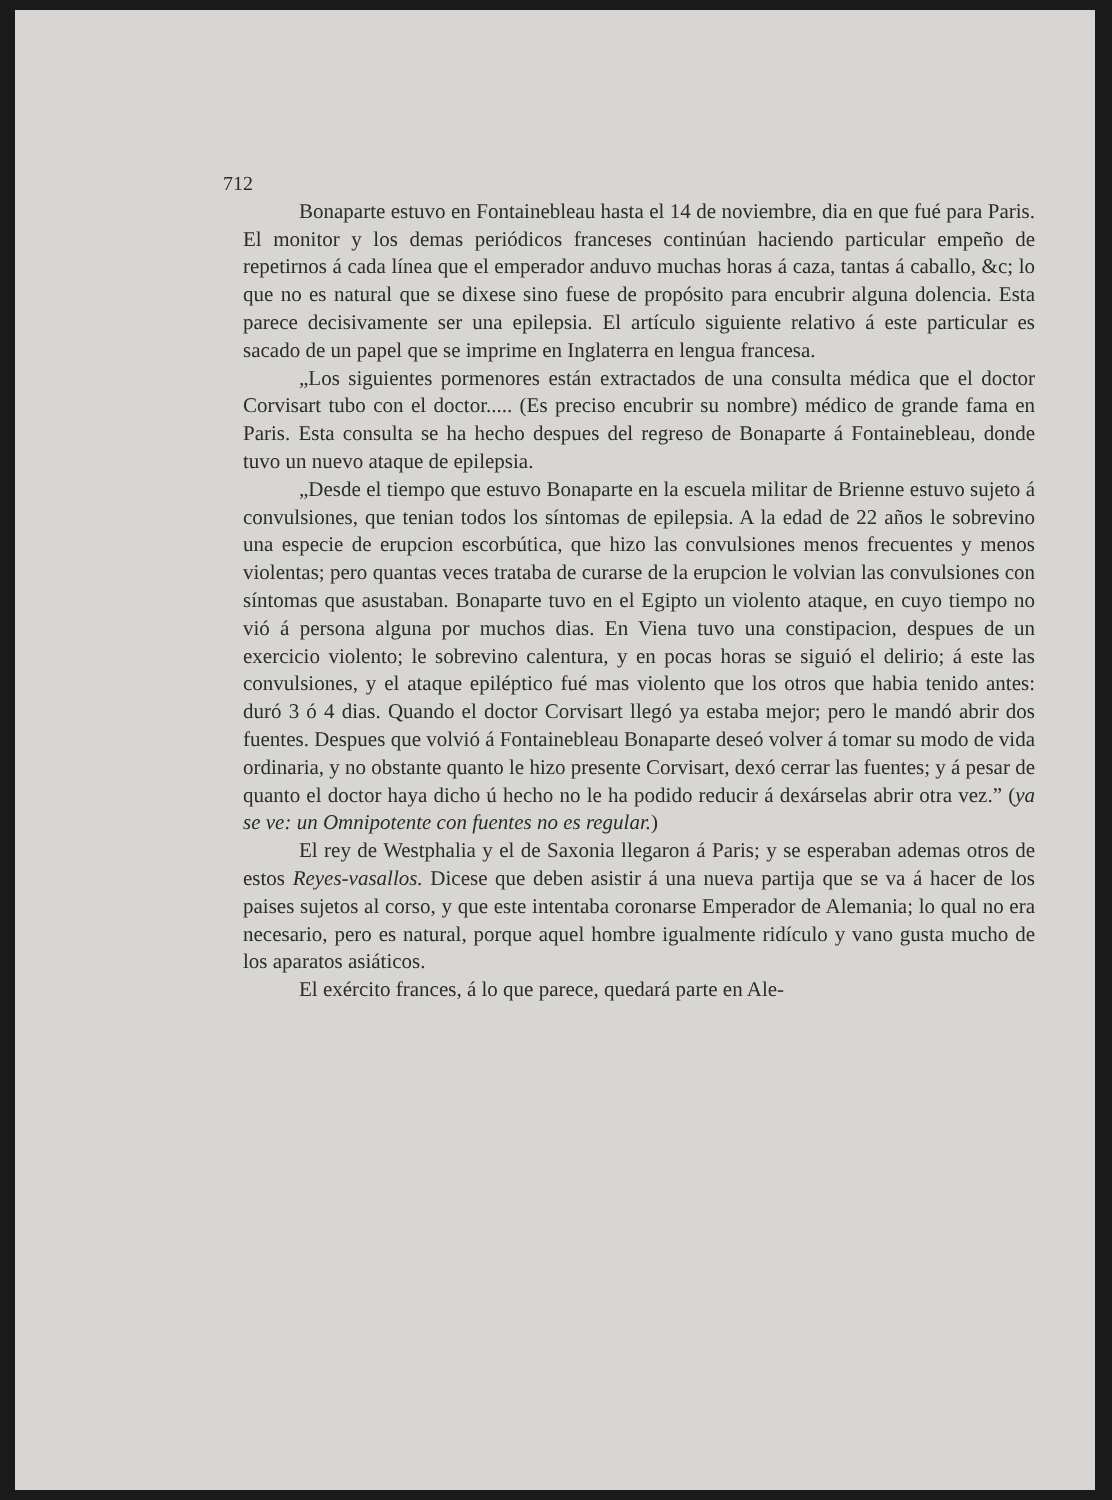712
Bonaparte estuvo en Fontainebleau hasta el 14 de noviembre, dia en que fué para Paris. El monitor y los demas periódicos franceses continúan haciendo particular empeño de repetirnos á cada línea que el emperador anduvo muchas horas á caza, tantas á caballo, &c; lo que no es natural que se dixese sino fuese de propósito para encubrir alguna dolencia. Esta parece decisivamente ser una epilepsia. El artículo siguiente relativo á este particular es sacado de un papel que se imprime en Inglaterra en lengua francesa.
„Los siguientes pormenores están extractados de una consulta médica que el doctor Corvisart tubo con el doctor..... (Es preciso encubrir su nombre) médico de grande fama en Paris. Esta consulta se ha hecho despues del regreso de Bonaparte á Fontainebleau, donde tuvo un nuevo ataque de epilepsia.
„Desde el tiempo que estuvo Bonaparte en la escuela militar de Brienne estuvo sujeto á convulsiones, que tenian todos los síntomas de epilepsia. A la edad de 22 años le sobrevino una especie de erupcion escorbútica, que hizo las convulsiones menos frecuentes y menos violentas; pero quantas veces trataba de curarse de la erupcion le volvian las convulsiones con síntomas que asustaban. Bonaparte tuvo en el Egipto un violento ataque, en cuyo tiempo no vió á persona alguna por muchos dias. En Viena tuvo una constipacion, despues de un exercicio violento; le sobrevino calentura, y en pocas horas se siguió el delirio; á este las convulsiones, y el ataque epiléptico fué mas violento que los otros que habia tenido antes: duró 3 ó 4 dias. Quando el doctor Corvisart llegó ya estaba mejor; pero le mandó abrir dos fuentes. Despues que volvió á Fontainebleau Bonaparte deseó volver á tomar su modo de vida ordinaria, y no obstante quanto le hizo presente Corvisart, dexó cerrar las fuentes; y á pesar de quanto el doctor haya dicho ú hecho no le ha podido reducir á dexárselas abrir otra vez.” (ya se ve: un Omnipotente con fuentes no es regular.)
El rey de Westphalia y el de Saxonia llegaron á Paris; y se esperaban ademas otros de estos Reyes-vasallos. Dicese que deben asistir á una nueva partija que se va á hacer de los paises sujetos al corso, y que este intentaba coronarse Emperador de Alemania; lo qual no era necesario, pero es natural, porque aquel hombre igualmente ridículo y vano gusta mucho de los aparatos asiáticos.
El exército frances, á lo que parece, quedará parte en Ale-